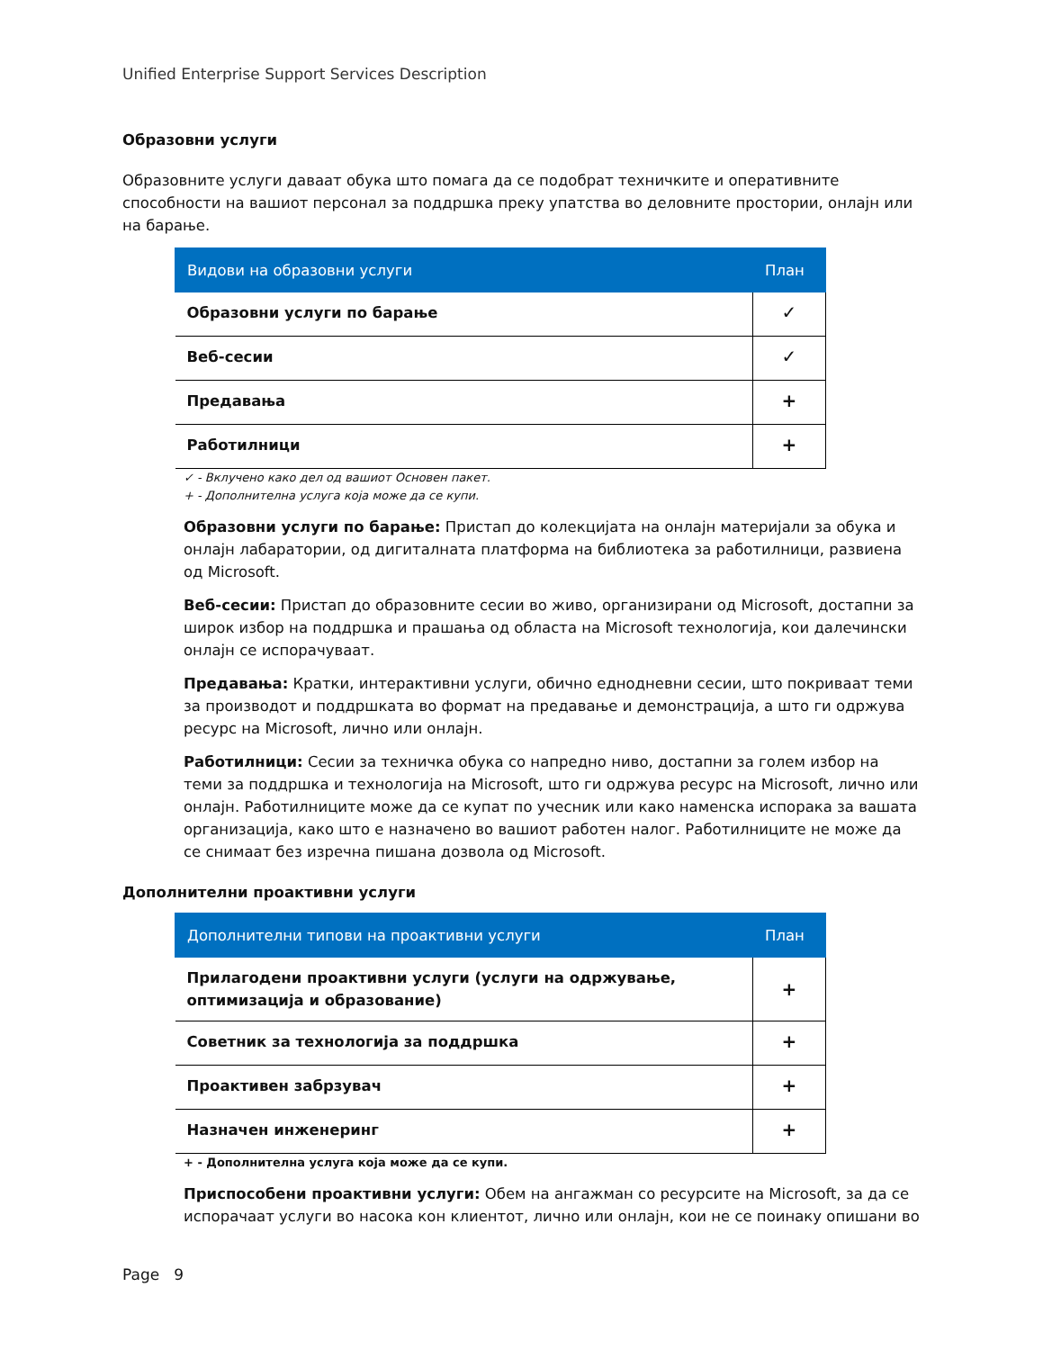Unified Enterprise Support Services Description
Образовни услуги
Образовните услуги даваат обука што помага да се подобрат техничките и оперативните способности на вашиот персонал за поддршка преку упатства во деловните простории, онлајн или на барање.
| Видови на образовни услуги | План |
| --- | --- |
| Образовни услуги по барање | ✓ |
| Веб-сесии | ✓ |
| Предавања | + |
| Работилници | + |
✓ - Вклучено како дел од вашиот Основен пакет.
+ - Дополнителна услуга која може да се купи.
Образовни услуги по барање: Пристап до колекцијата на онлајн материјали за обука и онлајн лабаратории, од дигиталната платформа на библиотека за работилници, развиена од Microsoft.
Веб-сесии: Пристап до образовните сесии во живо, организирани од Microsoft, достапни за широк избор на поддршка и прашања од областа на Microsoft технологија, кои далечински онлајн се испорачуваат.
Предавања: Кратки, интерактивни услуги, обично еднодневни сесии, што покриваат теми за производот и поддршката во формат на предавање и демонстрација, а што ги одржува ресурс на Microsoft, лично или онлајн.
Работилници: Сесии за техничка обука со напредно ниво, достапни за голем избор на теми за поддршка и технологија на Microsoft, што ги одржува ресурс на Microsoft, лично или онлајн. Работилниците може да се купат по учесник или како наменска испорака за вашата организација, како што е назначено во вашиот работен налог. Работилниците не може да се снимаат без изречна пишана дозвола од Microsoft.
Дополнителни проактивни услуги
| Дополнителни типови на проактивни услуги | План |
| --- | --- |
| Прилагодени проактивни услуги (услуги на одржување, оптимизација и образование) | + |
| Советник за технологија за поддршка | + |
| Проактивен забрзувач | + |
| Назначен инженеринг | + |
+ - Дополнителна услуга која може да се купи.
Приспособени проактивни услуги: Обем на ангажман со ресурсите на Microsoft, за да се испорачаат услуги во насока кон клиентот, лично или онлајн, кои не се поинаку опишани во
Page 9